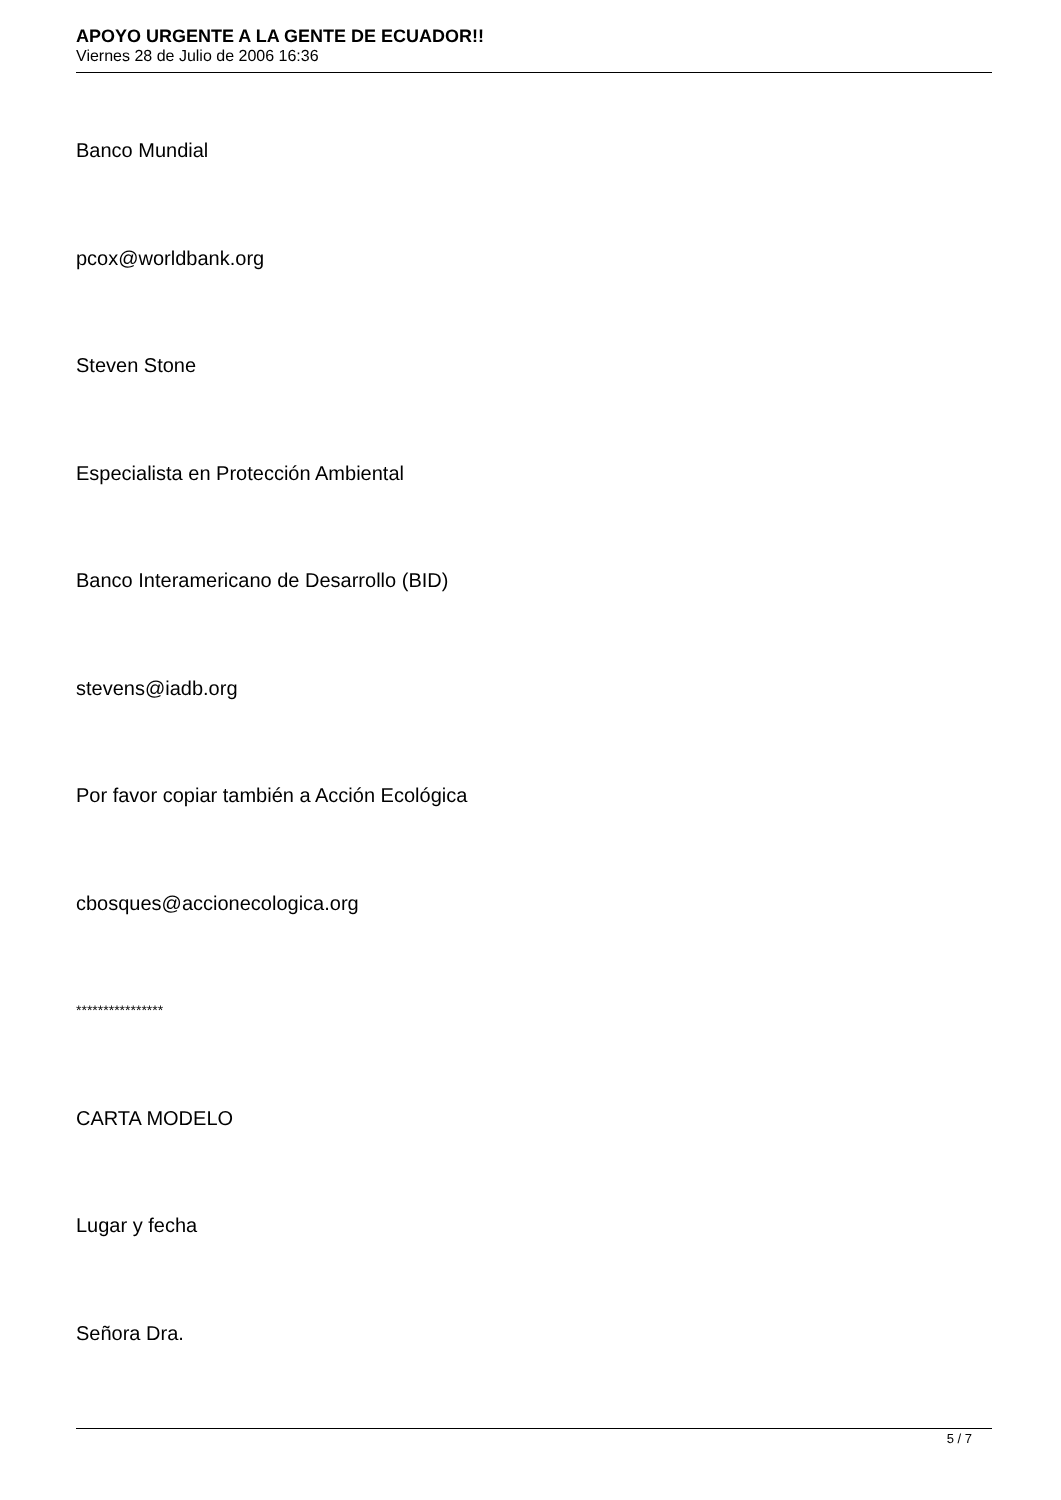APOYO URGENTE A LA GENTE DE ECUADOR!!
Viernes 28 de Julio de 2006 16:36
Banco Mundial
pcox@worldbank.org
Steven Stone
Especialista en Protección Ambiental
Banco Interamericano de Desarrollo (BID)
stevens@iadb.org
Por favor copiar también a Acción Ecológica
cbosques@accionecologica.org
****************
CARTA MODELO
Lugar y fecha
Señora Dra.
5 / 7